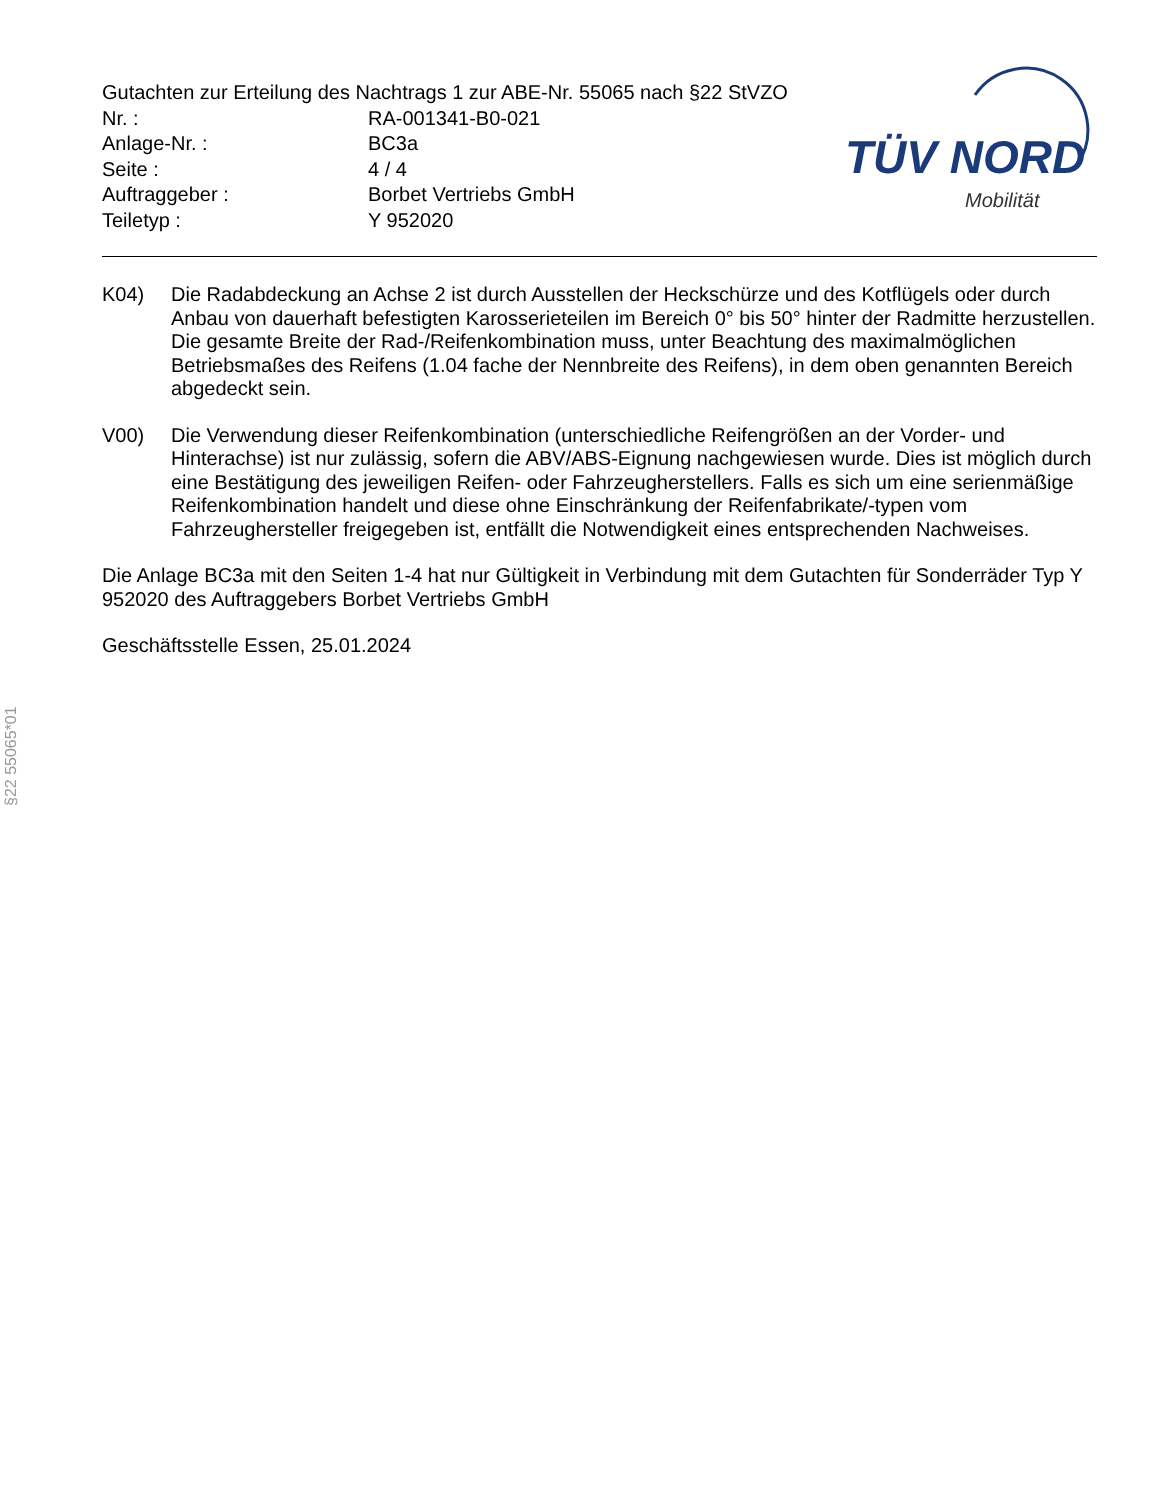Gutachten zur Erteilung des Nachtrags 1 zur ABE-Nr. 55065 nach §22 StVZO
Nr. : RA-001341-B0-021
Anlage-Nr. : BC3a
Seite : 4 / 4
Auftraggeber : Borbet Vertriebs GmbH
Teiletyp : Y 952020
TÜV NORD
Mobilität
K04) Die Radabdeckung an Achse 2 ist durch Ausstellen der Heckschürze und des Kotflügels oder durch Anbau von dauerhaft befestigten Karosserieteilen im Bereich 0° bis 50° hinter der Radmitte herzustellen.
Die gesamte Breite der Rad-/Reifenkombination muss, unter Beachtung des maximalmöglichen Betriebsmaßes des Reifens (1.04 fache der Nennbreite des Reifens), in dem oben genannten Bereich abgedeckt sein.
V00) Die Verwendung dieser Reifenkombination (unterschiedliche Reifengrößen an der Vorder- und Hinterachse) ist nur zulässig, sofern die ABV/ABS-Eignung nachgewiesen wurde. Dies ist möglich durch eine Bestätigung des jeweiligen Reifen- oder Fahrzeugherstellers. Falls es sich um eine serienmäßige Reifenkombination handelt und diese ohne Einschränkung der Reifenfabrikate/-typen vom Fahrzeughersteller freigegeben ist, entfällt die Notwendigkeit eines entsprechenden Nachweises.
Die Anlage BC3a mit den Seiten 1-4 hat nur Gültigkeit in Verbindung mit dem Gutachten für Sonderräder Typ Y 952020 des Auftraggebers Borbet Vertriebs GmbH
Geschäftsstelle Essen, 25.01.2024
§22 55065*01